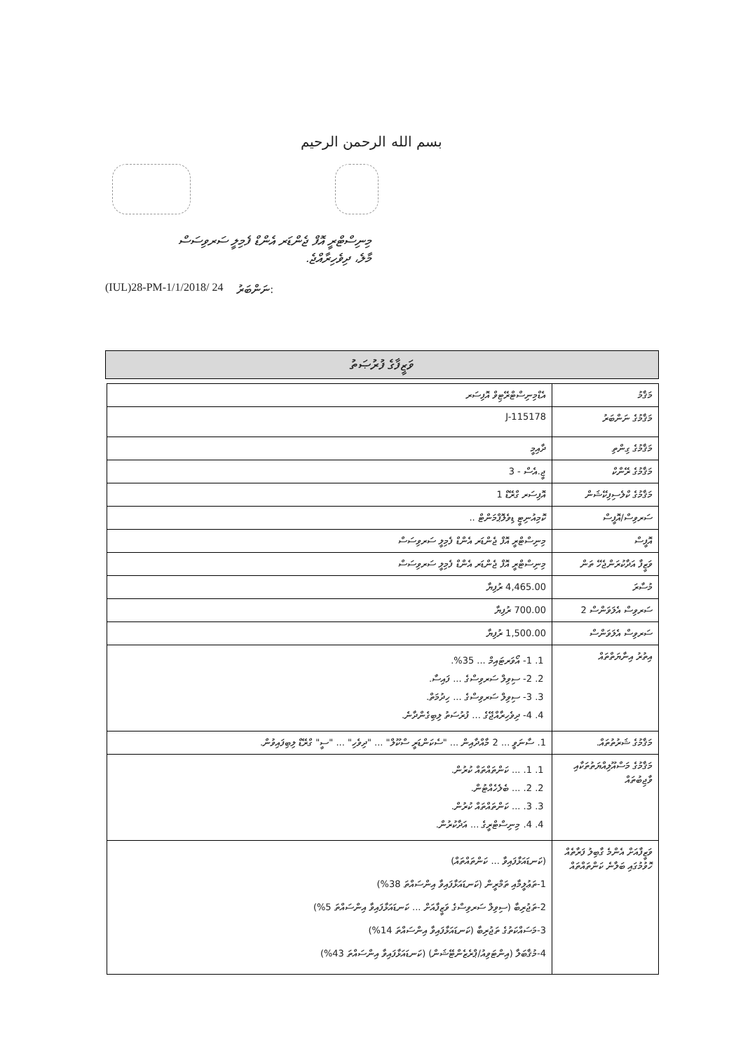بسم الله الرحمن الرحيم
މިނިސްޓްރީ އޮފް ޖެންޑަރ އެންޑް ފެމިލީ ސަރވިސަސް
މާލެ، ދިވެހިރާއްޖެ.
(IUL)28-PM-1/1/2018/ 24 ނަންބަރު:
ވަޒީފާގެ ފުރުޞަތު
| މަޤާމު | އެޑްމިނިސްޓްރޭޓިވް އޮފިސަރ |
| މަޤާމުގެ ނަންބަރު | J-115178 |
| މަޤާމުގެ ގިންތި | ދާއިމީ |
| މަޤާމުގެ ރޭންކް | ޖީ.އެސް - 3 |
| މަޤާމުގެ ކްލެސިފިކޭޝަން | އޮފިސަރ ގްރޭޑް 1 |
| ސަރވިސް/އޮފީސް | ކޮމިއުނިޓީ ޑިވެލޮޕްމަންޓް .. |
| އޮފީސް | މިނިސްޓްރީ އޮފް ޖެންޑަރ އެންޑް ފެމިލީ ސަރވިސަސް |
| ވަޒީފާ އަދާކުރަންޖެހޭ ތަން | މިނިސްޓްރީ އޮފް ޖެންޑަރ އެންޑް ފެމިލީ ސަރވިސަސް |
| މުސާރަ | 4,465.00 ރުފިޔާ |
| ސަރވިސް އެލަވަންސް 2 | 700.00 ރުފިޔާ |
| ސަރވިސް އެލަވަންސް | 1,500.00 ރުފިޔާ |
| އިތުރު އިނާޔަތްތައް | 1. 1- އޯވަރޓައިމް ... 35%. 2. 2- ސިވިލް ސަރވިސްގެ ... ފައިސާ. 3. 3- ސިވިލް ސަރވިސްގެ ... ހިދުމަތް. 4. 4- ދިވެހިރާއްޖޭގެ ... ފުރުސަތު ލިބިގެންދާނެ. |
| މަޤާމުގެ ޝަރުތުތައް. | 1. ސާނަވީ ... 2 މާއްދާއިން ... "ސެކަންޑަރީ ސްކޫލް" ... "ދިވެހި" ... "ސީ" ގްރޭޑް ލިބިފައިވުން. |
| މަޤާމުގެ މަސްއޫލިއްޔަތުތަކާއި ވާޖިބުތައް | 1. 1. ... ކަންތައްތައް ކުރުން. 2. 2. ... ބެލެހެއްޓުން. 3. 3. ... ކަންތައްތައް ކުރުން. 4. 4. މިނިސްޓްރީގެ ... އަދާކުރުން. |
| ވަޒީފާއަށް އެންމެ ގާބިލު ފަރާތެއް ހޮވުމުގައި ބަލާނެ ކަންތައްތައް | (ކަނޑައަޅާފައިވާ ... ކަންތައްތައް) 1-ތަޢުލީމާއި ތަމްރީން (ކަނޑައަޅާފައިވާ އިންސައްތަ 38%) 2-ތަޖުރިބާ (ސިވިލް ސަރވިސްގެ ވަޒީފާއަށް ... ކަނޑައަޅާފައިވާ އިންސައްތަ 5%) 3-މަސައްކަތުގެ ތަޖުރިބާ (ކަނޑައަޅާފައިވާ އިންސައްތަ 14%) 4-މުޤާބަލާ (އިންޓަވިއު/ޕްރެޒެންޓޭޝަން) (ކަނޑައަޅާފައިވާ އިންސައްތަ 43%) |